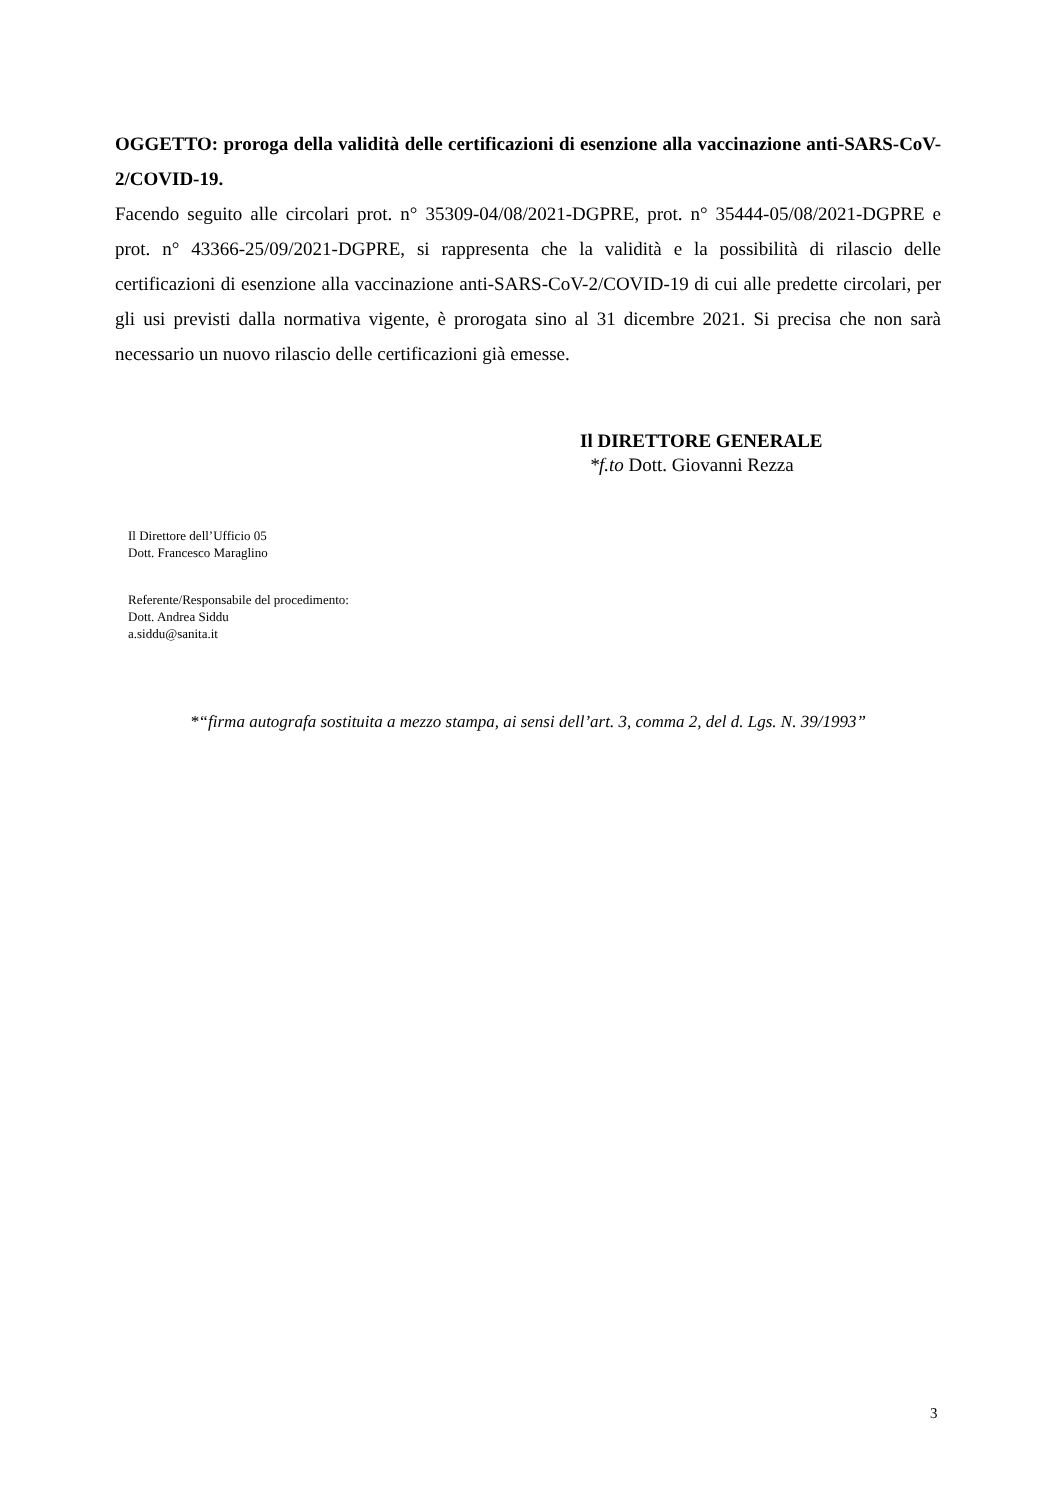OGGETTO: proroga della validità delle certificazioni di esenzione alla vaccinazione anti-SARS-CoV-2/COVID-19.
Facendo seguito alle circolari prot. n° 35309-04/08/2021-DGPRE, prot. n° 35444-05/08/2021-DGPRE e prot. n° 43366-25/09/2021-DGPRE, si rappresenta che la validità e la possibilità di rilascio delle certificazioni di esenzione alla vaccinazione anti-SARS-CoV-2/COVID-19 di cui alle predette circolari, per gli usi previsti dalla normativa vigente, è prorogata sino al 31 dicembre 2021. Si precisa che non sarà necessario un nuovo rilascio delle certificazioni già emesse.
Il DIRETTORE GENERALE
*f.to Dott. Giovanni Rezza
Il Direttore dell’Ufficio 05
Dott. Francesco Maraglino
Referente/Responsabile del procedimento:
Dott. Andrea Siddu
a.siddu@sanita.it
*“firma autografa sostituita a mezzo stampa, ai sensi dell’art. 3, comma 2, del d. Lgs. N. 39/1993”
3